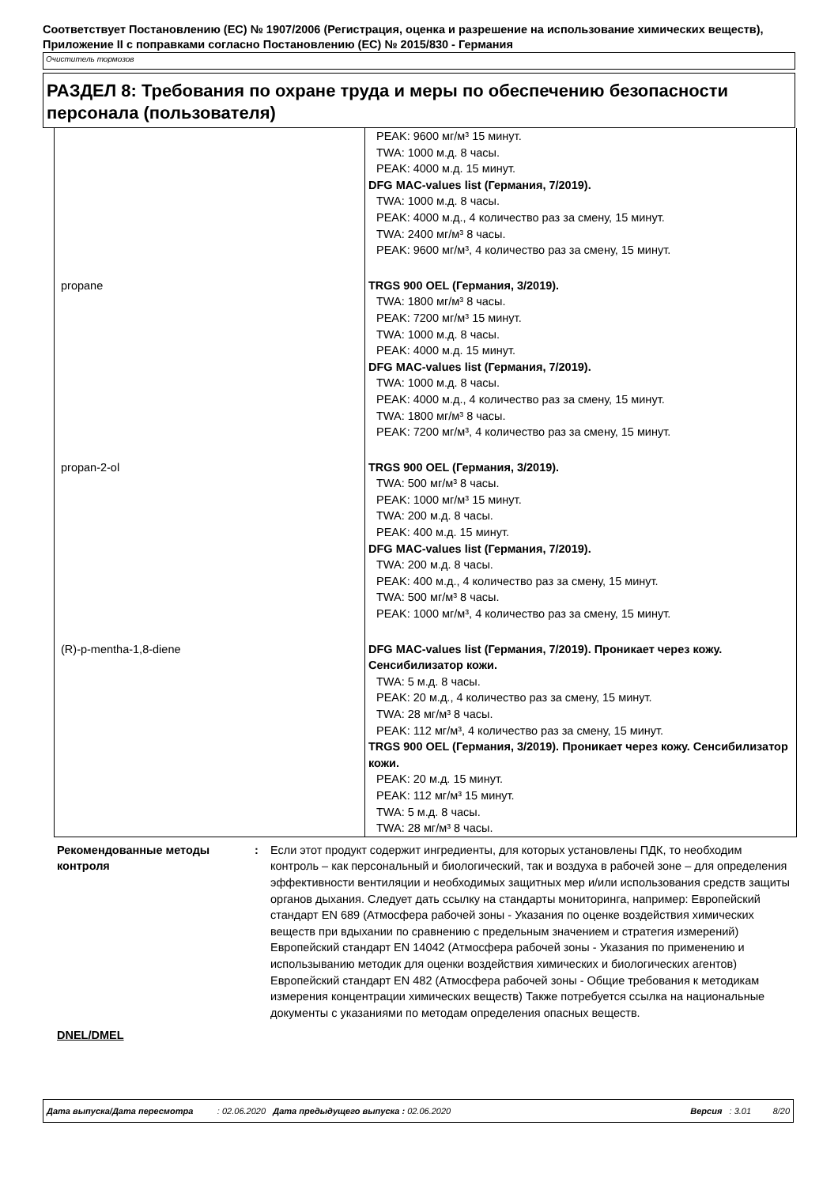Соответствует Постановлению (ЕС) № 1907/2006 (Регистрация, оценка и разрешение на использование химических веществ), Приложение II с поправками согласно Постановлению (ЕС) № 2015/830 - Германия
Очиститель тормозов
РАЗДЕЛ 8: Требования по охране труда и меры по обеспечению безопасности персонала (пользователя)
| | PEAK: 9600 мг/м³ 15 минут. TWA: 1000 м.д. 8 часы. PEAK: 4000 м.д. 15 минут. DFG MAC-values list (Германия, 7/2019). TWA: 1000 м.д. 8 часы. PEAK: 4000 м.д., 4 количество раз за смену, 15 минут. TWA: 2400 мг/м³ 8 часы. PEAK: 9600 мг/м³, 4 количество раз за смену, 15 минут. |
| propane | TRGS 900 OEL (Германия, 3/2019). TWA: 1800 мг/м³ 8 часы. PEAK: 7200 мг/м³ 15 минут. TWA: 1000 м.д. 8 часы. PEAK: 4000 м.д. 15 минут. DFG MAC-values list (Германия, 7/2019). TWA: 1000 м.д. 8 часы. PEAK: 4000 м.д., 4 количество раз за смену, 15 минут. TWA: 1800 мг/м³ 8 часы. PEAK: 7200 мг/м³, 4 количество раз за смену, 15 минут. |
| propan-2-ol | TRGS 900 OEL (Германия, 3/2019). TWA: 500 мг/м³ 8 часы. PEAK: 1000 мг/м³ 15 минут. TWA: 200 м.д. 8 часы. PEAK: 400 м.д. 15 минут. DFG MAC-values list (Германия, 7/2019). TWA: 200 м.д. 8 часы. PEAK: 400 м.д., 4 количество раз за смену, 15 минут. TWA: 500 мг/м³ 8 часы. PEAK: 1000 мг/м³, 4 количество раз за смену, 15 минут. |
| (R)-p-mentha-1,8-diene | DFG MAC-values list (Германия, 7/2019). Проникает через кожу. Сенсибилизатор кожи. TWA: 5 м.д. 8 часы. PEAK: 20 м.д., 4 количество раз за смену, 15 минут. TWA: 28 мг/м³ 8 часы. PEAK: 112 мг/м³, 4 количество раз за смену, 15 минут. TRGS 900 OEL (Германия, 3/2019). Проникает через кожу. Сенсибилизатор кожи. PEAK: 20 м.д. 15 минут. PEAK: 112 мг/м³ 15 минут. TWA: 5 м.д. 8 часы. TWA: 28 мг/м³ 8 часы. |
Рекомендованные методы контроля
: Если этот продукт содержит ингредиенты, для которых установлены ПДК, то необходим контроль – как персональный и биологический, так и воздуха в рабочей зоне – для определения эффективности вентиляции и необходимых защитных мер и/или использования средств защиты органов дыхания. Следует дать ссылку на стандарты мониторинга, например: Европейский стандарт EN 689 (Атмосфера рабочей зоны - Указания по оценке воздействия химических веществ при вдыхании по сравнению с предельным значением и стратегия измерений) Европейский стандарт EN 14042 (Атмосфера рабочей зоны - Указания по применению и использыванию методик для оценки воздействия химических и биологических агентов) Европейский стандарт EN 482 (Атмосфера рабочей зоны - Общие требования к методикам измерения концентрации химических веществ) Также потребуется ссылка на национальные документы с указаниями по методам определения опасных веществ.
DNEL/DMEL
Дата выпуска/Дата пересмотра : 02.06.2020 Дата предыдущего выпуска : 02.06.2020 Версия : 3.01 8/20